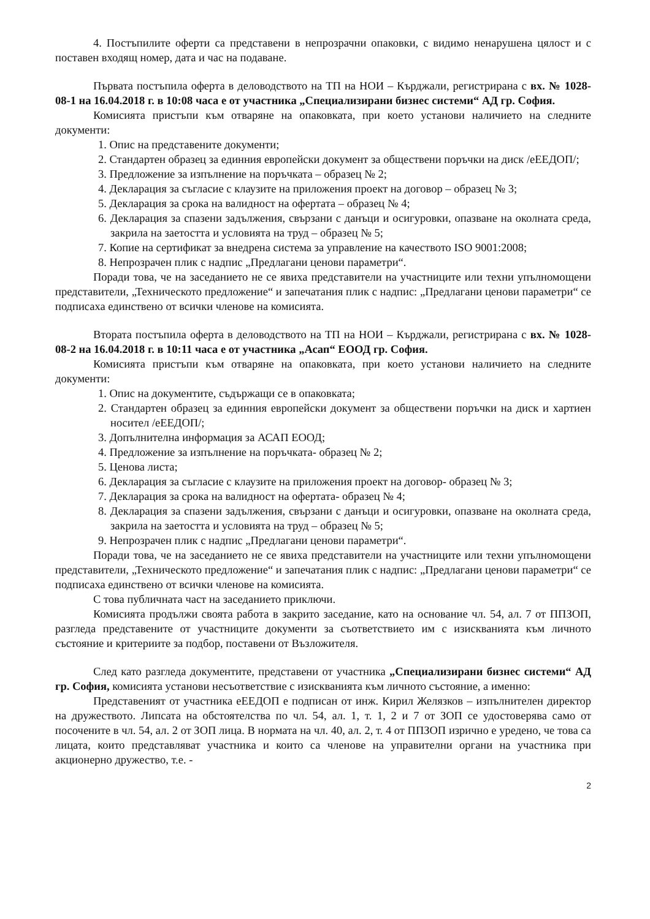4. Постъпилите оферти са представени в непрозрачни опаковки, с видимо ненарушена цялост и с поставен входящ номер, дата и час на подаване.
Първата постъпила оферта в деловодството на ТП на НОИ – Кърджали, регистрирана с вх. № 1028-08-1 на 16.04.2018 г. в 10:08 часа е от участника „Специализирани бизнес системи“ АД гр. София.
Комисията пристъпи към отваряне на опаковката, при което установи наличието на следните документи:
1. Опис на представените документи;
2. Стандартен образец за единния европейски документ за обществени поръчки на диск /еЕЕДОП/;
3. Предложение за изпълнение на поръчката – образец № 2;
4. Декларация за съгласие с клаузите на приложения проект на договор – образец № 3;
5. Декларация за срока на валидност на офертата – образец № 4;
6. Декларация за спазени задължения, свързани с данъци и осигуровки, опазване на околната среда, закрила на заетостта и условията на труд – образец № 5;
7. Копие на сертификат за внедрена система за управление на качеството ISO 9001:2008;
8. Непрозрачен плик с надпис „Предлагани ценови параметри“.
Поради това, че на заседанието не се явиха представители на участниците или техни упълномощени представители, „Техническото предложение“ и запечатания плик с надпис: „Предлагани ценови параметри“ се подписаха единствено от всички членове на комисията.
Втората постъпила оферта в деловодството на ТП на НОИ – Кърджали, регистрирана с вх. № 1028-08-2 на 16.04.2018 г. в 10:11 часа е от участника „Асап“ ЕООД гр. София.
Комисията пристъпи към отваряне на опаковката, при което установи наличието на следните документи:
1. Опис на документите, съдържащи се в опаковката;
2. Стандартен образец за единния европейски документ за обществени поръчки на диск и хартиен носител /еЕЕДОП/;
3. Допълнителна информация за АСАП ЕООД;
4. Предложение за изпълнение на поръчката- образец № 2;
5. Ценова листа;
6. Декларация за съгласие с клаузите на приложения проект на договор- образец № 3;
7. Декларация за срока на валидност на офертата- образец № 4;
8. Декларация за спазени задължения, свързани с данъци и осигуровки, опазване на околната среда, закрила на заетостта и условията на труд – образец № 5;
9. Непрозрачен плик с надпис „Предлагани ценови параметри“.
Поради това, че на заседанието не се явиха представители на участниците или техни упълномощени представители, „Техническото предложение“ и запечатания плик с надпис: „Предлагани ценови параметри“ се подписаха единствено от всички членове на комисията.
С това публичната част на заседанието приключи.
Комисията продължи своята работа в закрито заседание, като на основание чл. 54, ал. 7 от ППЗОП, разгледа представените от участниците документи за съответствието им с изискванията към личното състояние и критериите за подбор, поставени от Възложителя.
След като разгледа документите, представени от участника „Специализирани бизнес системи“ АД гр. София, комисията установи несъответствие с изискванията към личното състояние, а именно:
Представеният от участника еЕЕДОП е подписан от инж. Кирил Желязков – изпълнителен директор на дружеството. Липсата на обстоятелства по чл. 54, ал. 1, т. 1, 2 и 7 от ЗОП се удостоверява само от посочените в чл. 54, ал. 2 от ЗОП лица. В нормата на чл. 40, ал. 2, т. 4 от ППЗОП изрично е уредено, че това са лицата, които представляват участника и които са членове на управителни органи на участника при акционерно дружество, т.е. -
2